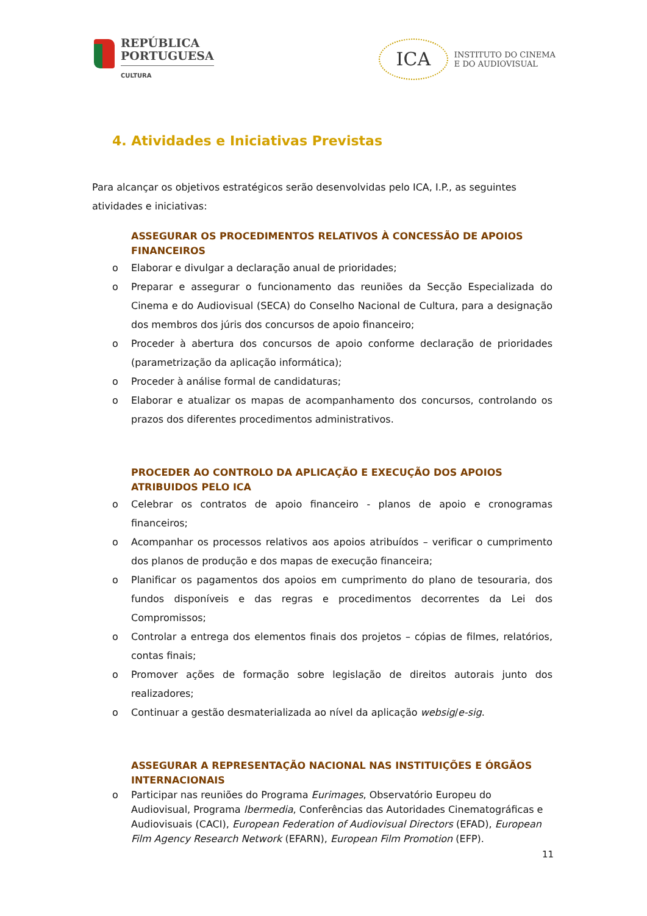REPÚBLICA
PORTUGUESA
CULTURA
ICA
INSTITUTO DO CINEMA
E DO AUDIOVISUAL
4. Atividades e Iniciativas Previstas
Para alcançar os objetivos estratégicos serão desenvolvidas pelo ICA, I.P., as seguintes atividades e iniciativas:
ASSEGURAR OS PROCEDIMENTOS RELATIVOS À CONCESSÃO DE APOIOS FINANCEIROS
o Elaborar e divulgar a declaração anual de prioridades;
o Preparar e assegurar o funcionamento das reuniões da Secção Especializada do Cinema e do Audiovisual (SECA) do Conselho Nacional de Cultura, para a designação dos membros dos júris dos concursos de apoio financeiro;
o Proceder à abertura dos concursos de apoio conforme declaração de prioridades (parametrização da aplicação informática);
o Proceder à análise formal de candidaturas;
o Elaborar e atualizar os mapas de acompanhamento dos concursos, controlando os prazos dos diferentes procedimentos administrativos.
PROCEDER AO CONTROLO DA APLICAÇÃO E EXECUÇÃO DOS APOIOS ATRIBUIDOS PELO ICA
o Celebrar os contratos de apoio financeiro - planos de apoio e cronogramas financeiros;
o Acompanhar os processos relativos aos apoios atribuídos – verificar o cumprimento dos planos de produção e dos mapas de execução financeira;
o Planificar os pagamentos dos apoios em cumprimento do plano de tesouraria, dos fundos disponíveis e das regras e procedimentos decorrentes da Lei dos Compromissos;
o Controlar a entrega dos elementos finais dos projetos – cópias de filmes, relatórios, contas finais;
o Promover ações de formação sobre legislação de direitos autorais junto dos realizadores;
o Continuar a gestão desmaterializada ao nível da aplicação websig/e-sig.
ASSEGURAR A REPRESENTAÇÃO NACIONAL NAS INSTITUIÇÕES E ÓRGÃOS INTERNACIONAIS
o Participar nas reuniões do Programa Eurimages, Observatório Europeu do Audiovisual, Programa Ibermedia, Conferências das Autoridades Cinematográficas e Audiovisuais (CACI), European Federation of Audiovisual Directors (EFAD), European Film Agency Research Network (EFARN), European Film Promotion (EFP).
11